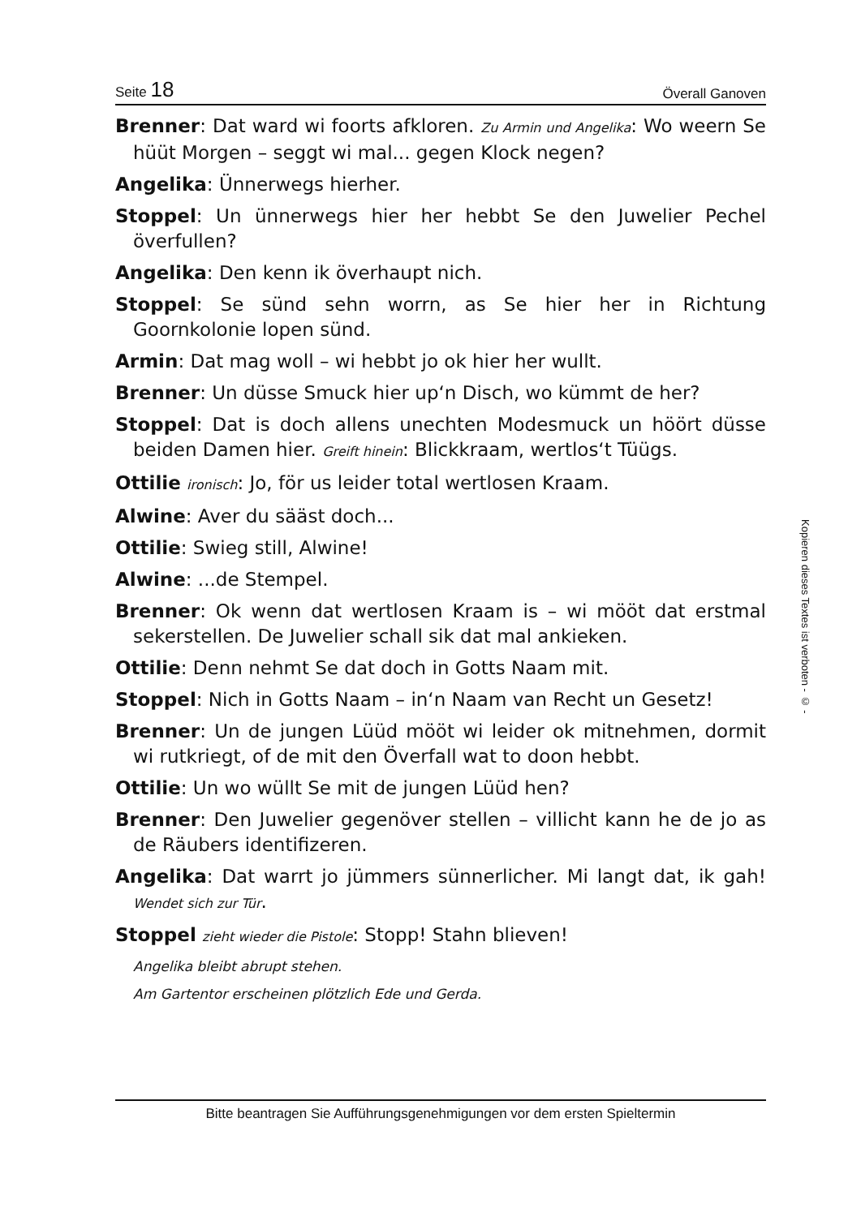Seite 18 Överall Ganoven
Brenner: Dat ward wi foorts afkloren. Zu Armin und Angelika: Wo weern Se hüüt Morgen – seggt wi mal... gegen Klock negen?
Angelika: Ünnerwegs hierher.
Stoppel: Un ünnerwegs hier her hebbt Se den Juwelier Pechel överfullen?
Angelika: Den kenn ik överhaupt nich.
Stoppel: Se sünd sehn worrn, as Se hier her in Richtung Goornkolonie lopen sünd.
Armin: Dat mag woll – wi hebbt jo ok hier her wullt.
Brenner: Un düsse Smuck hier up‘n Disch, wo kümmt de her?
Stoppel: Dat is doch allens unechten Modesmuck un höört düsse beiden Damen hier. Greift hinein: Blickkraam, wertlos‘t Tüügs.
Ottilie ironisch: Jo, för us leider total wertlosen Kraam.
Alwine: Aver du sääst doch...
Ottilie: Swieg still, Alwine!
Alwine: ...de Stempel.
Brenner: Ok wenn dat wertlosen Kraam is – wi mööt dat erstmal sekerstellen. De Juwelier schall sik dat mal ankieken.
Ottilie: Denn nehmt Se dat doch in Gotts Naam mit.
Stoppel: Nich in Gotts Naam – in‘n Naam van Recht un Gesetz!
Brenner: Un de jungen Lüüd mööt wi leider ok mitnehmen, dormit wi rutkriegt, of de mit den Överfall wat to doon hebbt.
Ottilie: Un wo wüllt Se mit de jungen Lüüd hen?
Brenner: Den Juwelier gegenöver stellen – villicht kann he de jo as de Räubers identifizeren.
Angelika: Dat warrt jo jümmers sünnerlicher. Mi langt dat, ik gah! Wendet sich zur Tür.
Stoppel zieht wieder die Pistole: Stopp! Stahn blieven!
Angelika bleibt abrupt stehen.
Am Gartentor erscheinen plötzlich Ede und Gerda.
Kopieren dieses Textes ist verboten - © -
Bitte beantragen Sie Aufführungsgenehmigungen vor dem ersten Spieltermin